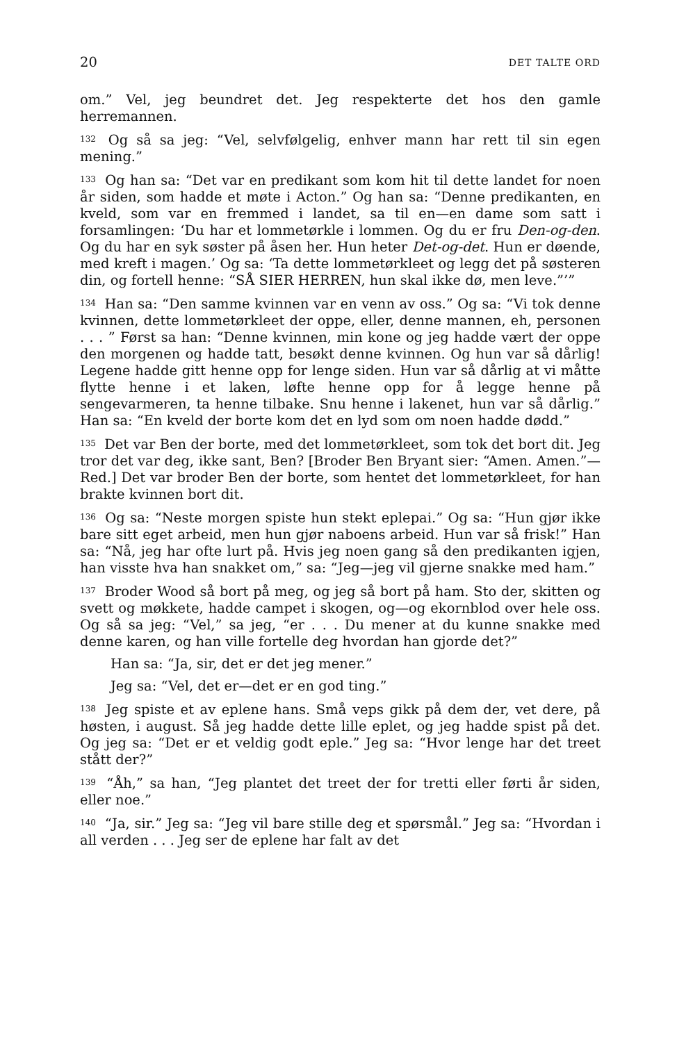20 DET TALTE ORD
om.” Vel, jeg beundret det. Jeg respekterte det hos den gamle herremannen.
<sup>132</sup> Og så sa jeg: “Vel, selvfølgelig, enhver mann har rett til sin egen mening.”
<sup>133</sup> Og han sa: “Det var en predikant som kom hit til dette landet for noen år siden, som hadde et møte i Acton.” Og han sa: “Denne predikanten, en kveld, som var en fremmed i landet, sa til en—en dame som satt i forsamlingen: ‘Du har et lommetørkle i lommen. Og du er fru Den-og-den. Og du har en syk søster på åsen her. Hun heter Det-og-det. Hun er døende, med kreft i magen.’ Og sa: ‘Ta dette lommetørkleet og legg det på søsteren din, og fortell henne: “SÅ SIER HERREN, hun skal ikke dø, men leve.”’”
<sup>134</sup> Han sa: “Den samme kvinnen var en venn av oss.” Og sa: “Vi tok denne kvinnen, dette lommetørkleet der oppe, eller, denne mannen, eh, personen . . . ” Først sa han: “Denne kvinnen, min kone og jeg hadde vært der oppe den morgenen og hadde tatt, besøkt denne kvinnen. Og hun var så dårlig! Legene hadde gitt henne opp for lenge siden. Hun var så dårlig at vi måtte flytte henne i et laken, løfte henne opp for å legge henne på sengevarmeren, ta henne tilbake. Snu henne i lakenet, hun var så dårlig.” Han sa: “En kveld der borte kom det en lyd som om noen hadde dødd.”
<sup>135</sup> Det var Ben der borte, med det lommetørkleet, som tok det bort dit. Jeg tror det var deg, ikke sant, Ben? [Broder Ben Bryant sier: “Amen. Amen.”—Red.] Det var broder Ben der borte, som hentet det lommetørkleet, for han brakte kvinnen bort dit.
<sup>136</sup> Og sa: “Neste morgen spiste hun stekt eplepai.” Og sa: “Hun gjør ikke bare sitt eget arbeid, men hun gjør naboens arbeid. Hun var så frisk!” Han sa: “Nå, jeg har ofte lurt på. Hvis jeg noen gang så den predikanten igjen, han visste hva han snakket om,” sa: “Jeg—jeg vil gjerne snakke med ham.”
<sup>137</sup> Broder Wood så bort på meg, og jeg så bort på ham. Sto der, skitten og svett og møkkete, hadde campet i skogen, og—og ekornblod over hele oss. Og så sa jeg: “Vel,” sa jeg, “er . . . Du mener at du kunne snakke med denne karen, og han ville fortelle deg hvordan han gjorde det?”
Han sa: “Ja, sir, det er det jeg mener.”
Jeg sa: “Vel, det er—det er en god ting.”
<sup>138</sup> Jeg spiste et av eplene hans. Små veps gikk på dem der, vet dere, på høsten, i august. Så jeg hadde dette lille eplet, og jeg hadde spist på det. Og jeg sa: “Det er et veldig godt eple.” Jeg sa: “Hvor lenge har det treet stått der?”
<sup>139</sup> “Åh,” sa han, “Jeg plantet det treet der for tretti eller førti år siden, eller noe.”
<sup>140</sup> “Ja, sir.” Jeg sa: “Jeg vil bare stille deg et spørsmål.” Jeg sa: “Hvordan i all verden . . . Jeg ser de eplene har falt av det